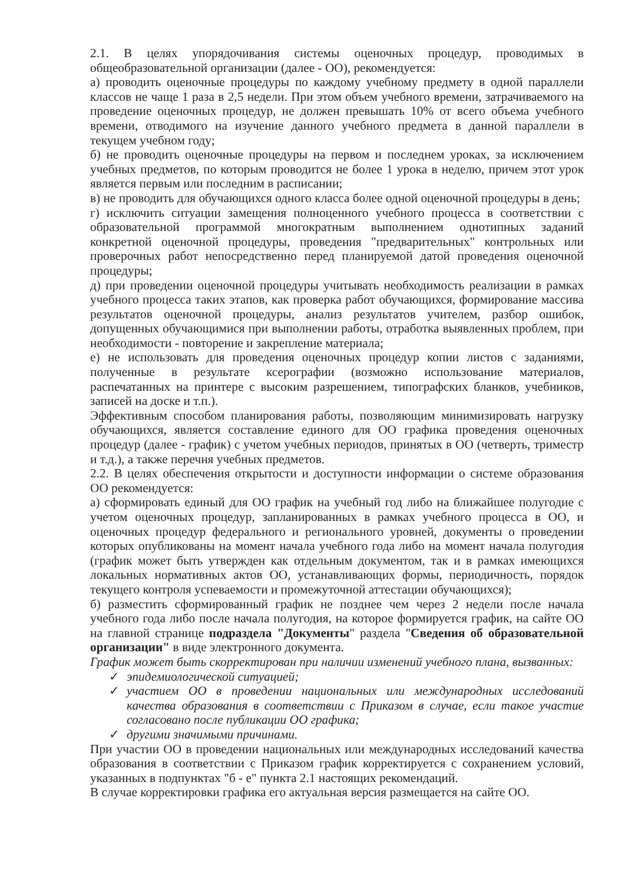2.1. В целях упорядочивания системы оценочных процедур, проводимых в общеобразовательной организации (далее - ОО), рекомендуется:
а) проводить оценочные процедуры по каждому учебному предмету в одной параллели классов не чаще 1 раза в 2,5 недели. При этом объем учебного времени, затрачиваемого на проведение оценочных процедур, не должен превышать 10% от всего объема учебного времени, отводимого на изучение данного учебного предмета в данной параллели в текущем учебном году;
б) не проводить оценочные процедуры на первом и последнем уроках, за исключением учебных предметов, по которым проводится не более 1 урока в неделю, причем этот урок является первым или последним в расписании;
в) не проводить для обучающихся одного класса более одной оценочной процедуры в день;
г) исключить ситуации замещения полноценного учебного процесса в соответствии с образовательной программой многократным выполнением однотипных заданий конкретной оценочной процедуры, проведения "предварительных" контрольных или проверочных работ непосредственно перед планируемой датой проведения оценочной процедуры;
д) при проведении оценочной процедуры учитывать необходимость реализации в рамках учебного процесса таких этапов, как проверка работ обучающихся, формирование массива результатов оценочной процедуры, анализ результатов учителем, разбор ошибок, допущенных обучающимися при выполнении работы, отработка выявленных проблем, при необходимости - повторение и закрепление материала;
е) не использовать для проведения оценочных процедур копии листов с заданиями, полученные в результате ксерографии (возможно использование материалов, распечатанных на принтере с высоким разрешением, типографских бланков, учебников, записей на доске и т.п.).
Эффективным способом планирования работы, позволяющим минимизировать нагрузку обучающихся, является составление единого для ОО графика проведения оценочных процедур (далее - график) с учетом учебных периодов, принятых в ОО (четверть, триместр и т.д.), а также перечня учебных предметов.
2.2. В целях обеспечения открытости и доступности информации о системе образования ОО рекомендуется:
а) сформировать единый для ОО график на учебный год либо на ближайшее полугодие с учетом оценочных процедур, запланированных в рамках учебного процесса в ОО, и оценочных процедур федерального и регионального уровней, документы о проведении которых опубликованы на момент начала учебного года либо на момент начала полугодия (график может быть утвержден как отдельным документом, так и в рамках имеющихся локальных нормативных актов ОО, устанавливающих формы, периодичность, порядок текущего контроля успеваемости и промежуточной аттестации обучающихся);
б) разместить сформированный график не позднее чем через 2 недели после начала учебного года либо после начала полугодия, на которое формируется график, на сайте ОО на главной странице подраздела "Документы" раздела "Сведения об образовательной организации" в виде электронного документа.
График может быть скорректирован при наличии изменений учебного плана, вызванных:
✓ эпидемиологической ситуацией;
✓ участием ОО в проведении национальных или международных исследований качества образования в соответствии с Приказом в случае, если такое участие согласовано после публикации ОО графика;
✓ другими значимыми причинами.
При участии ОО в проведении национальных или международных исследований качества образования в соответствии с Приказом график корректируется с сохранением условий, указанных в подпунктах "б - е" пункта 2.1 настоящих рекомендаций.
В случае корректировки графика его актуальная версия размещается на сайте ОО.